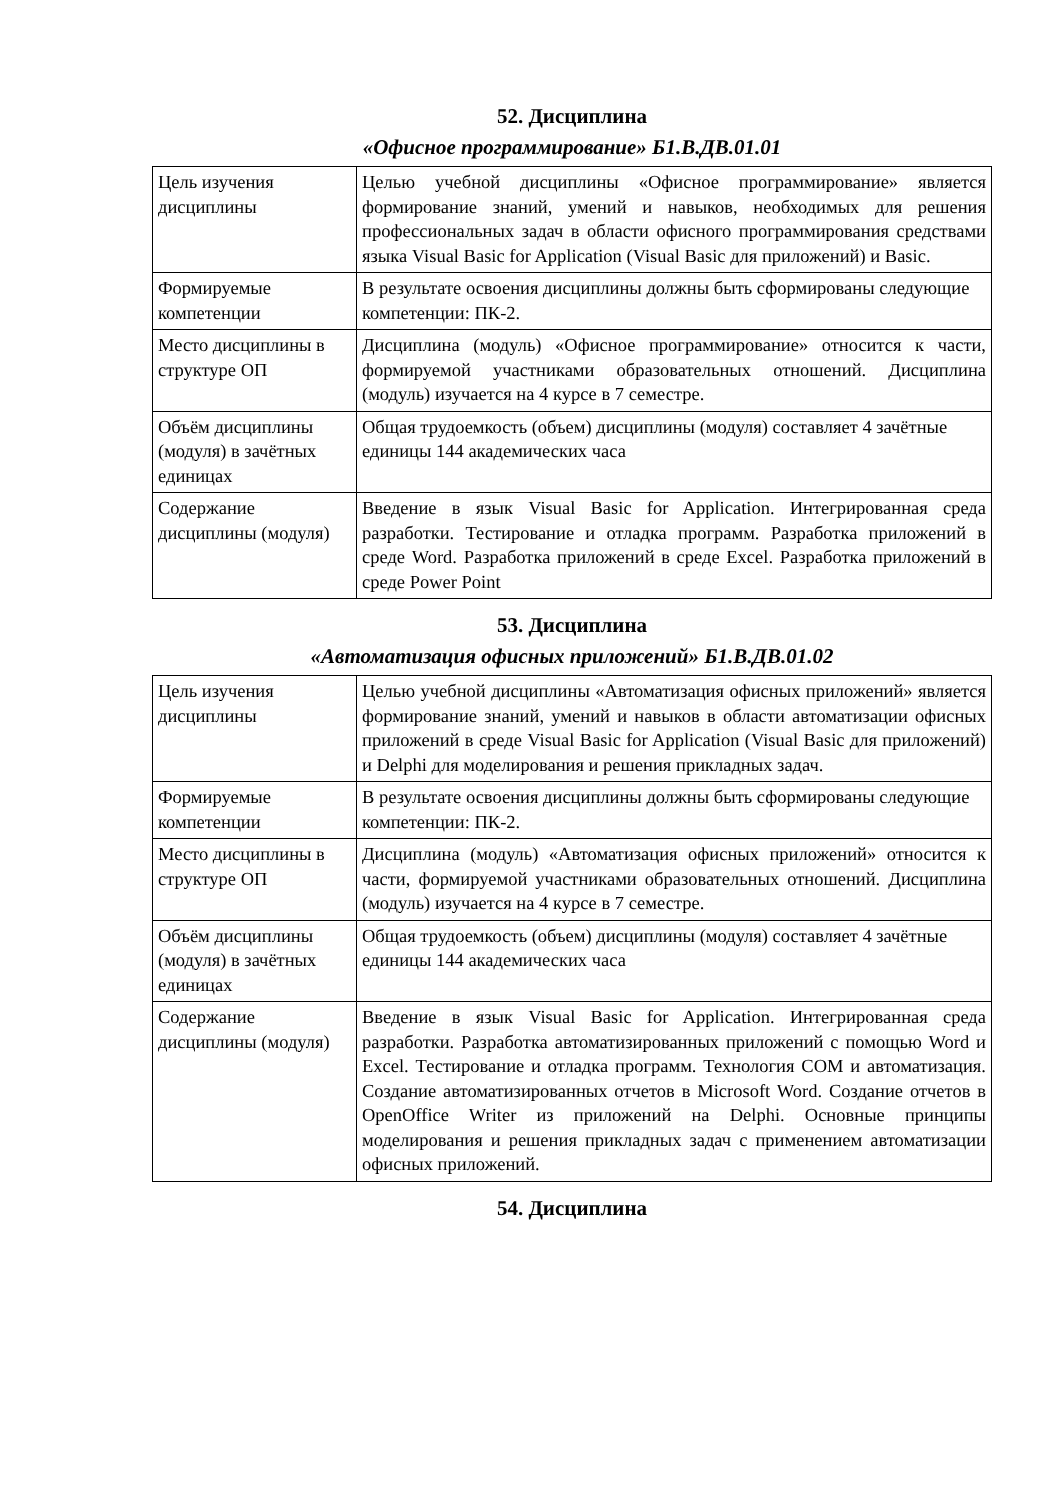52. Дисциплина
«Офисное программирование» Б1.В.ДВ.01.01
| Цель изучения дисциплины | Целью учебной дисциплины «Офисное программирование» является формирование знаний, умений и навыков, необходимых для решения профессиональных задач в области офисного программирования средствами языка Visual Basic for Application (Visual Basic для приложений) и Basic. |
| Формируемые компетенции | В результате освоения дисциплины должны быть сформированы следующие компетенции: ПК-2. |
| Место дисциплины в структуре ОП | Дисциплина (модуль) «Офисное программирование» относится к части, формируемой участниками образовательных отношений. Дисциплина (модуль) изучается на 4 курсе в 7 семестре. |
| Объём дисциплины (модуля) в зачётных единицах | Общая трудоемкость (объем) дисциплины (модуля) составляет 4 зачётные единицы 144 академических часа |
| Содержание дисциплины (модуля) | Введение в язык Visual Basic for Application. Интегрированная среда разработки. Тестирование и отладка программ. Разработка приложений в среде Word. Разработка приложений в среде Excel. Разработка приложений в среде Power Point |
53. Дисциплина
«Автоматизация офисных приложений» Б1.В.ДВ.01.02
| Цель изучения дисциплины | Целью учебной дисциплины «Автоматизация офисных приложений» является формирование знаний, умений и навыков в области автоматизации офисных приложений в среде Visual Basic for Application (Visual Basic для приложений) и Delphi для моделирования и решения прикладных задач. |
| Формируемые компетенции | В результате освоения дисциплины должны быть сформированы следующие компетенции: ПК-2. |
| Место дисциплины в структуре ОП | Дисциплина (модуль) «Автоматизация офисных приложений» относится к части, формируемой участниками образовательных отношений. Дисциплина (модуль) изучается на 4 курсе в 7 семестре. |
| Объём дисциплины (модуля) в зачётных единицах | Общая трудоемкость (объем) дисциплины (модуля) составляет 4 зачётные единицы 144 академических часа |
| Содержание дисциплины (модуля) | Введение в язык Visual Basic for Application. Интегрированная среда разработки. Разработка автоматизированных приложений с помощью Word и Excel. Тестирование и отладка программ. Технология COM и автоматизация. Создание автоматизированных отчетов в Microsoft Word. Создание отчетов в OpenOffice Writer из приложений на Delphi. Основные принципы моделирования и решения прикладных задач с применением автоматизации офисных приложений. |
54. Дисциплина